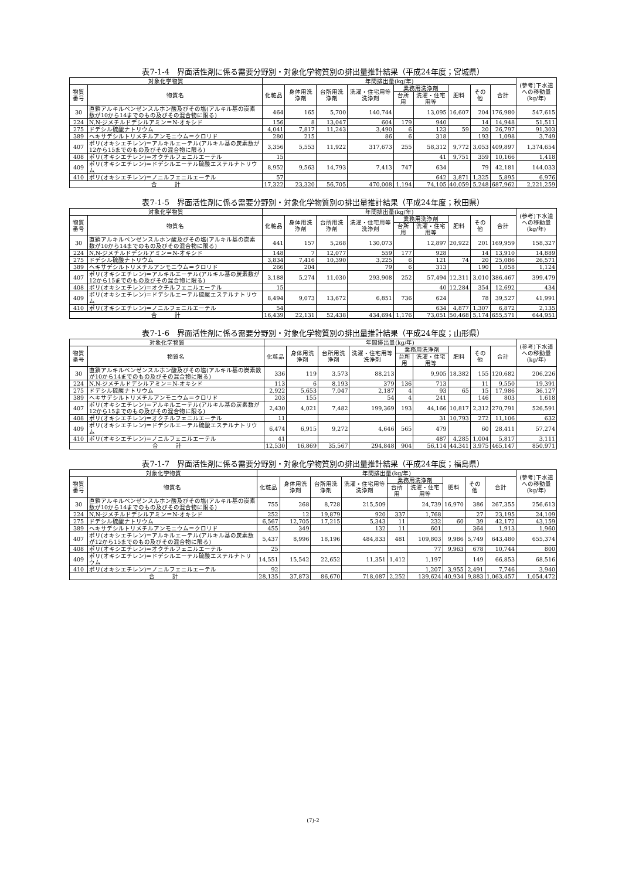表7-1-4　界面活性剤に係る需要分野別・対象化学物質別の排出量推計結果（平成24年度；宮城県）
| 対象化学物質 | | 年間排出量(kg/年) | | | | | | | | | (参考)下水道への移動量(kg/年) |
| --- | --- | --- | --- | --- | --- | --- | --- | --- | --- | --- | --- |
| 物質番号 | 物質名 | 化粧品 | 身体用洗浄剤 | 台所用洗浄剤 | 洗濯・住宅用等洗浄剤 | 業務用洗浄剤 | | 肥料 | その他 | 合計 | |
| | | | | | | 台所用 | 洗濯・住宅用等 | | | | |
| 30 | 直鎖アルキルベンゼンスルホン酸及びその塩(アルキル基の炭素数が10から14までのもの及びその混合物に限る) | 464 | 165 | 5,700 | 140,744 | | 13,095 | 16,607 | 204 | 176,980 | 547,615 |
| 224 | N,N-ジメチルドデシルアミン＝N-オキシド | 156 | 8 | 13,047 | 604 | 179 | 940 | | 14 | 14,948 | 51,511 |
| 275 | ドデシル硫酸ナトリウム | 4,041 | 7,817 | 11,243 | 3,490 | 6 | 123 | 59 | 20 | 26,797 | 91,303 |
| 389 | ヘキサデシルトリメチルアンモニウム＝クロリド | 280 | 215 | | 86 | 6 | 318 | | 193 | 1,098 | 3,749 |
| 407 | ポリ(オキシエチレン)＝アルキルエーテル(アルキル基の炭素数が12から15までのもの及びその混合物に限る) | 3,356 | 5,553 | 11,922 | 317,673 | 255 | 58,312 | 9,772 | 3,053 | 409,897 | 1,374,654 |
| 408 | ポリ(オキシエチレン)＝オクチルフェニルエーテル | 15 | | | | | 41 | 9,751 | 359 | 10,166 | 1,418 |
| 409 | ポリ(オキシエチレン)＝ドデシルエーテル硫酸エステルナトリウム | 8,952 | 9,563 | 14,793 | 7,413 | 747 | 634 | | 79 | 42,181 | 144,033 |
| 410 | ポリ(オキシエチレン)＝ノニルフェニルエーテル | 57 | | | | | 642 | 3,871 | 1,325 | 5,895 | 6,976 |
| 合 計 | | 17,322 | 23,320 | 56,705 | 470,008 | 1,194 | 74,105 | 40,059 | 5,248 | 687,962 | 2,221,259 |
表7-1-5　界面活性剤に係る需要分野別・対象化学物質別の排出量推計結果（平成24年度；秋田県）
| 対象化学物質 | | 年間排出量(kg/年) | | | | | | | | | (参考)下水道への移動量(kg/年) |
| --- | --- | --- | --- | --- | --- | --- | --- | --- | --- | --- | --- |
| 物質番号 | 物質名 | 化粧品 | 身体用洗浄剤 | 台所用洗浄剤 | 洗濯・住宅用等洗浄剤 | 業務用洗浄剤 | | 肥料 | その他 | 合計 | |
| | | | | | | 台所用 | 洗濯・住宅用等 | | | | |
| 30 | 直鎖アルキルベンゼンスルホン酸及びその塩(アルキル基の炭素数が10から14までのもの及びその混合物に限る) | 441 | 157 | 5,268 | 130,073 | | 12,897 | 20,922 | 201 | 169,959 | 158,327 |
| 224 | N,N-ジメチルドデシルアミン＝N-オキシド | 148 | 7 | 12,077 | 559 | 177 | 928 | | 14 | 13,910 | 14,889 |
| 275 | ドデシル硫酸ナトリウム | 3,834 | 7,416 | 10,390 | 3,225 | 6 | 121 | 74 | 20 | 25,086 | 26,571 |
| 389 | ヘキサデシルトリメチルアンモニウム＝クロリド | 266 | 204 | | 79 | 6 | 313 | | 190 | 1,058 | 1,124 |
| 407 | ポリ(オキシエチレン)＝アルキルエーテル(アルキル基の炭素数が12から15までのもの及びその混合物に限る) | 3,188 | 5,274 | 11,030 | 293,908 | 252 | 57,494 | 12,311 | 3,010 | 386,467 | 399,479 |
| 408 | ポリ(オキシエチレン)＝オクチルフェニルエーテル | 15 | | | | | 40 | 12,284 | 354 | 12,692 | 434 |
| 409 | ポリ(オキシエチレン)＝ドデシルエーテル硫酸エステルナトリウム | 8,494 | 9,073 | 13,672 | 6,851 | 736 | 624 | | 78 | 39,527 | 41,991 |
| 410 | ポリ(オキシエチレン)＝ノニルフェニルエーテル | 54 | | | | | 634 | 4,877 | 1,307 | 6,872 | 2,135 |
| 合 計 | | 16,439 | 22,131 | 52,438 | 434,694 | 1,176 | 73,051 | 50,468 | 5,174 | 655,571 | 644,951 |
表7-1-6　界面活性剤に係る需要分野別・対象化学物質別の排出量推計結果（平成24年度；山形県）
| 対象化学物質 | | 年間排出量(kg/年) | | | | | | | | | (参考)下水道への移動量(kg/年) |
| --- | --- | --- | --- | --- | --- | --- | --- | --- | --- | --- | --- |
| 物質番号 | 物質名 | 化粧品 | 身体用洗浄剤 | 台所用洗浄剤 | 洗濯・住宅用等洗浄剤 | 業務用洗浄剤 | | 肥料 | その他 | 合計 | |
| | | | | | | 台所用 | 洗濯・住宅用等 | | | | |
| 30 | 直鎖アルキルベンゼンスルホン酸及びその塩(アルキル基の炭素数が10から14までのもの及びその混合物に限る) | 336 | 119 | 3,573 | 88,213 | | 9,905 | 18,382 | 155 | 120,682 | 206,226 |
| 224 | N,N-ジメチルドデシルアミン＝N-オキシド | 113 | 6 | 8,193 | 379 | 136 | 713 | | 11 | 9,550 | 19,391 |
| 275 | ドデシル硫酸ナトリウム | 2,922 | 5,653 | 7,047 | 2,187 | 4 | 93 | 65 | 15 | 17,986 | 36,127 |
| 389 | ヘキサデシルトリメチルアンモニウム＝クロリド | 203 | 155 | | 54 | 4 | 241 | | 146 | 803 | 1,618 |
| 407 | ポリ(オキシエチレン)＝アルキルエーテル(アルキル基の炭素数が12から15までのもの及びその混合物に限る) | 2,430 | 4,021 | 7,482 | 199,369 | 193 | 44,166 | 10,817 | 2,312 | 270,791 | 526,591 |
| 408 | ポリ(オキシエチレン)＝オクチルフェニルエーテル | 11 | | | | | 31 | 10,793 | 272 | 11,106 | 632 |
| 409 | ポリ(オキシエチレン)＝ドデシルエーテル硫酸エステルナトリウム | 6,474 | 6,915 | 9,272 | 4,646 | 565 | 479 | | 60 | 28,411 | 57,274 |
| 410 | ポリ(オキシエチレン)＝ノニルフェニルエーテル | 41 | | | | | 487 | 4,285 | 1,004 | 5,817 | 3,111 |
| 合 計 | | 12,530 | 16,869 | 35,567 | 294,848 | 904 | 56,114 | 44,341 | 3,975 | 465,147 | 850,971 |
表7-1-7　界面活性剤に係る需要分野別・対象化学物質別の排出量推計結果（平成24年度；福島県）
| 対象化学物質 | | 年間排出量(kg/年) | | | | | | | | | (参考)下水道への移動量(kg/年) |
| --- | --- | --- | --- | --- | --- | --- | --- | --- | --- | --- | --- |
| 物質番号 | 物質名 | 化粧品 | 身体用洗浄剤 | 台所用洗浄剤 | 洗濯・住宅用等洗浄剤 | 業務用洗浄剤 | | 肥料 | その他 | 合計 | |
| | | | | | | 台所用 | 洗濯・住宅用等 | | | | |
| 30 | 直鎖アルキルベンゼンスルホン酸及びその塩(アルキル基の炭素数が10から14までのもの及びその混合物に限る) | 755 | 268 | 8,728 | 215,509 | | 24,739 | 16,970 | 386 | 267,355 | 256,613 |
| 224 | N,N-ジメチルドデシルアミン＝N-オキシド | 252 | 12 | 19,879 | 920 | 337 | 1,768 | | 27 | 23,195 | 24,109 |
| 275 | ドデシル硫酸ナトリウム | 6,567 | 12,705 | 17,215 | 5,343 | 11 | 232 | 60 | 39 | 42,172 | 43,159 |
| 389 | ヘキサデシルトリメチルアンモニウム＝クロリド | 455 | 349 | | 132 | 11 | 601 | | 364 | 1,913 | 1,960 |
| 407 | ポリ(オキシエチレン)＝アルキルエーテル(アルキル基の炭素数が12から15までのもの及びその混合物に限る) | 5,437 | 8,996 | 18,196 | 484,833 | 481 | 109,803 | 9,986 | 5,749 | 643,480 | 655,374 |
| 408 | ポリ(オキシエチレン)＝オクチルフェニルエーテル | 25 | | | | | 77 | 9,963 | 678 | 10,744 | 800 |
| 409 | ポリ(オキシエチレン)＝ドデシルエーテル硫酸エステルナトリウム | 14,551 | 15,542 | 22,652 | 11,351 | 1,412 | 1,197 | | 149 | 66,853 | 68,516 |
| 410 | ポリ(オキシエチレン)＝ノニルフェニルエーテル | 92 | | | | | 1,207 | 3,955 | 2,491 | 7,746 | 3,940 |
| 合 計 | | 28,135 | 37,873 | 86,670 | 718,087 | 2,252 | 139,624 | 40,934 | 9,883 | 1,063,457 | 1,054,472 |
(7)-2